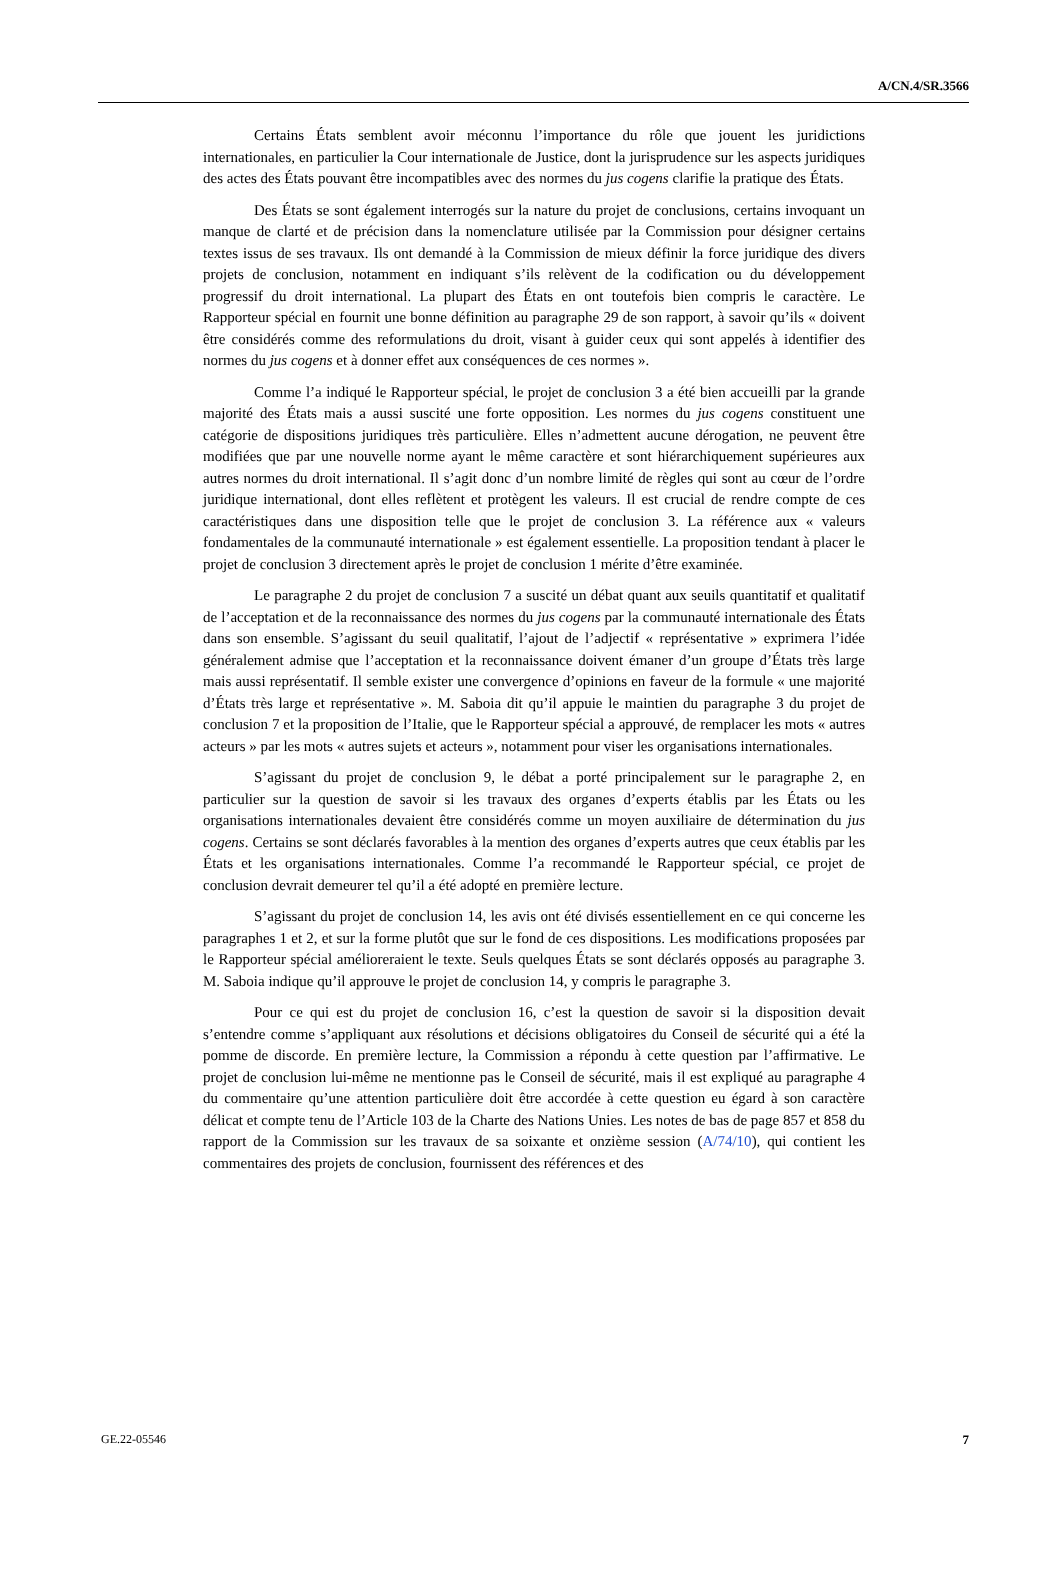A/CN.4/SR.3566
Certains États semblent avoir méconnu l’importance du rôle que jouent les juridictions internationales, en particulier la Cour internationale de Justice, dont la jurisprudence sur les aspects juridiques des actes des États pouvant être incompatibles avec des normes du jus cogens clarifie la pratique des États.
Des États se sont également interrogés sur la nature du projet de conclusions, certains invoquant un manque de clarté et de précision dans la nomenclature utilisée par la Commission pour désigner certains textes issus de ses travaux. Ils ont demandé à la Commission de mieux définir la force juridique des divers projets de conclusion, notamment en indiquant s’ils relèvent de la codification ou du développement progressif du droit international. La plupart des États en ont toutefois bien compris le caractère. Le Rapporteur spécial en fournit une bonne définition au paragraphe 29 de son rapport, à savoir qu’ils « doivent être considérés comme des reformulations du droit, visant à guider ceux qui sont appelés à identifier des normes du jus cogens et à donner effet aux conséquences de ces normes ».
Comme l’a indiqué le Rapporteur spécial, le projet de conclusion 3 a été bien accueilli par la grande majorité des États mais a aussi suscité une forte opposition. Les normes du jus cogens constituent une catégorie de dispositions juridiques très particulière. Elles n’admettent aucune dérogation, ne peuvent être modifiées que par une nouvelle norme ayant le même caractère et sont hiérarchiquement supérieures aux autres normes du droit international. Il s’agit donc d’un nombre limité de règles qui sont au cœur de l’ordre juridique international, dont elles reflètent et protègent les valeurs. Il est crucial de rendre compte de ces caractéristiques dans une disposition telle que le projet de conclusion 3. La référence aux « valeurs fondamentales de la communauté internationale » est également essentielle. La proposition tendant à placer le projet de conclusion 3 directement après le projet de conclusion 1 mérite d’être examinée.
Le paragraphe 2 du projet de conclusion 7 a suscité un débat quant aux seuils quantitatif et qualitatif de l’acceptation et de la reconnaissance des normes du jus cogens par la communauté internationale des États dans son ensemble. S’agissant du seuil qualitatif, l’ajout de l’adjectif « représentative » exprimera l’idée généralement admise que l’acceptation et la reconnaissance doivent émaner d’un groupe d’États très large mais aussi représentatif. Il semble exister une convergence d’opinions en faveur de la formule « une majorité d’États très large et représentative ». M. Saboia dit qu’il appuie le maintien du paragraphe 3 du projet de conclusion 7 et la proposition de l’Italie, que le Rapporteur spécial a approuvé, de remplacer les mots « autres acteurs » par les mots « autres sujets et acteurs », notamment pour viser les organisations internationales.
S’agissant du projet de conclusion 9, le débat a porté principalement sur le paragraphe 2, en particulier sur la question de savoir si les travaux des organes d’experts établis par les États ou les organisations internationales devaient être considérés comme un moyen auxiliaire de détermination du jus cogens. Certains se sont déclarés favorables à la mention des organes d’experts autres que ceux établis par les États et les organisations internationales. Comme l’a recommandé le Rapporteur spécial, ce projet de conclusion devrait demeurer tel qu’il a été adopté en première lecture.
S’agissant du projet de conclusion 14, les avis ont été divisés essentiellement en ce qui concerne les paragraphes 1 et 2, et sur la forme plutôt que sur le fond de ces dispositions. Les modifications proposées par le Rapporteur spécial amélioreraient le texte. Seuls quelques États se sont déclarés opposés au paragraphe 3. M. Saboia indique qu’il approuve le projet de conclusion 14, y compris le paragraphe 3.
Pour ce qui est du projet de conclusion 16, c’est la question de savoir si la disposition devait s’entendre comme s’appliquant aux résolutions et décisions obligatoires du Conseil de sécurité qui a été la pomme de discorde. En première lecture, la Commission a répondu à cette question par l’affirmative. Le projet de conclusion lui-même ne mentionne pas le Conseil de sécurité, mais il est expliqué au paragraphe 4 du commentaire qu’une attention particulière doit être accordée à cette question eu égard à son caractère délicat et compte tenu de l’Article 103 de la Charte des Nations Unies. Les notes de bas de page 857 et 858 du rapport de la Commission sur les travaux de sa soixante et onzième session (A/74/10), qui contient les commentaires des projets de conclusion, fournissent des références et des
GE.22-05546 7